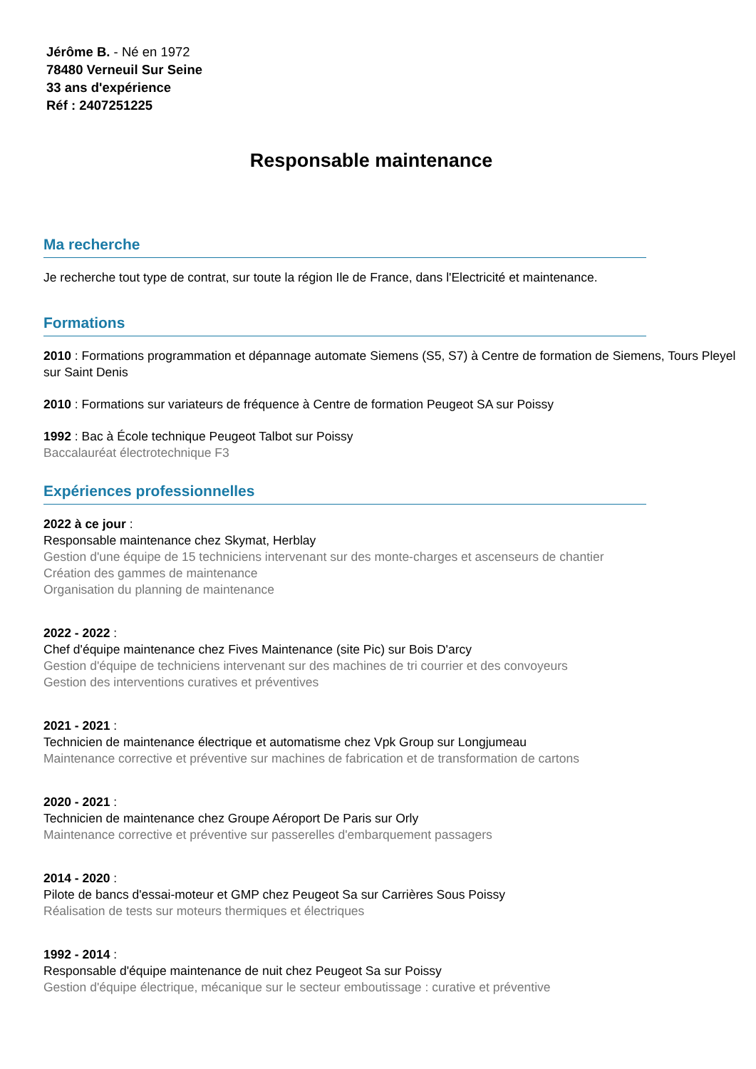Jérôme B. - Né en 1972
78480 Verneuil Sur Seine
33 ans d'expérience
Réf : 2407251225
Responsable maintenance
Ma recherche
Je recherche tout type de contrat, sur toute la région Ile de France, dans l'Electricité et maintenance.
Formations
2010 : Formations programmation et dépannage automate Siemens (S5, S7) à Centre de formation de Siemens, Tours Pleyel sur Saint Denis
2010 : Formations sur variateurs de fréquence à Centre de formation Peugeot SA sur Poissy
1992 : Bac à École technique Peugeot Talbot sur Poissy
Baccalauréat électrotechnique F3
Expériences professionnelles
2022 à ce jour :
Responsable maintenance chez Skymat, Herblay
Gestion d'une équipe de 15 techniciens intervenant sur des monte-charges et ascenseurs de chantier
Création des gammes de maintenance
Organisation du planning de maintenance
2022 - 2022 :
Chef d'équipe maintenance chez Fives Maintenance (site Pic) sur Bois D'arcy
Gestion d'équipe de techniciens intervenant sur des machines de tri courrier et des convoyeurs
Gestion des interventions curatives et préventives
2021 - 2021 :
Technicien de maintenance électrique et automatisme chez Vpk Group sur Longjumeau
Maintenance corrective et préventive sur machines de fabrication et de transformation de cartons
2020 - 2021 :
Technicien de maintenance chez Groupe Aéroport De Paris sur Orly
Maintenance corrective et préventive sur passerelles d'embarquement passagers
2014 - 2020 :
Pilote de bancs d'essai-moteur et GMP chez Peugeot Sa sur Carrières Sous Poissy
Réalisation de tests sur moteurs thermiques et électriques
1992 - 2014 :
Responsable d'équipe maintenance de nuit chez Peugeot Sa sur Poissy
Gestion d'équipe électrique, mécanique sur le secteur emboutissage : curative et préventive